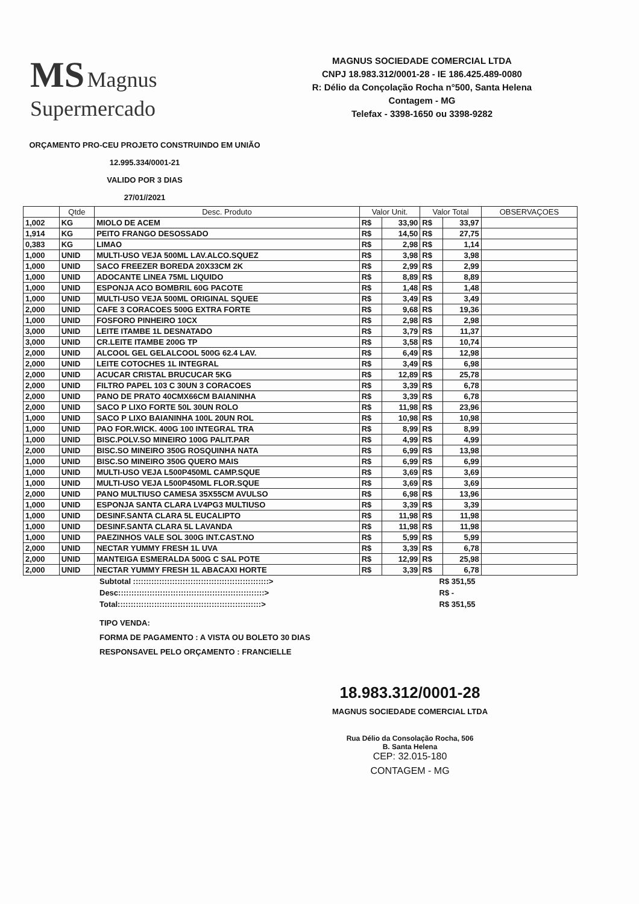MS Magnus
Supermercado
MAGNUS SOCIEDADE COMERCIAL LTDA
CNPJ 18.983.312/0001-28 - IE 186.425.489-0080
R: Délio da Conçolação Rocha n°500, Santa Helena
Contagem - MG
Telefax - 3398-1650 ou 3398-9282
ORÇAMENTO PRO-CEU PROJETO CONSTRUINDO EM UNIÃO
12.995.334/0001-21
VALIDO POR 3 DIAS
27/01//2021
| | Qtde | Desc. Produto | Valor Unit. | | Valor Total | | OBSERVAÇOES |
| --- | --- | --- | --- | --- | --- | --- | --- |
| 1,002 | KG | MIOLO DE ACEM | R$ | 33,90 | R$ | 33,97 | |
| 1,914 | KG | PEITO FRANGO DESOSSADO | R$ | 14,50 | R$ | 27,75 | |
| 0,383 | KG | LIMAO | R$ | 2,98 | R$ | 1,14 | |
| 1,000 | UNID | MULTI-USO VEJA 500ML LAV.ALCO.SQUEZ | R$ | 3,98 | R$ | 3,98 | |
| 1,000 | UNID | SACO FREEZER BOREDA 20X33CM 2K | R$ | 2,99 | R$ | 2,99 | |
| 1,000 | UNID | ADOCANTE LINEA 75ML LIQUIDO | R$ | 8,89 | R$ | 8,89 | |
| 1,000 | UNID | ESPONJA ACO BOMBRIL 60G PACOTE | R$ | 1,48 | R$ | 1,48 | |
| 1,000 | UNID | MULTI-USO VEJA 500ML ORIGINAL SQUEE | R$ | 3,49 | R$ | 3,49 | |
| 2,000 | UNID | CAFE 3 CORACOES 500G EXTRA FORTE | R$ | 9,68 | R$ | 19,36 | |
| 1,000 | UNID | FOSFORO PINHEIRO 10CX | R$ | 2,98 | R$ | 2,98 | |
| 3,000 | UNID | LEITE ITAMBE 1L DESNATADO | R$ | 3,79 | R$ | 11,37 | |
| 3,000 | UNID | CR.LEITE ITAMBE 200G TP | R$ | 3,58 | R$ | 10,74 | |
| 2,000 | UNID | ALCOOL GEL GELALCOOL 500G 62.4 LAV. | R$ | 6,49 | R$ | 12,98 | |
| 2,000 | UNID | LEITE COTOCHES 1L INTEGRAL | R$ | 3,49 | R$ | 6,98 | |
| 2,000 | UNID | ACUCAR CRISTAL BRUCUCAR 5KG | R$ | 12,89 | R$ | 25,78 | |
| 2,000 | UNID | FILTRO PAPEL 103 C 30UN 3 CORACOES | R$ | 3,39 | R$ | 6,78 | |
| 2,000 | UNID | PANO DE PRATO 40CMX66CM BAIANINHA | R$ | 3,39 | R$ | 6,78 | |
| 2,000 | UNID | SACO P LIXO FORTE 50L 30UN ROLO | R$ | 11,98 | R$ | 23,96 | |
| 1,000 | UNID | SACO P LIXO BAIANINHA 100L 20UN ROL | R$ | 10,98 | R$ | 10,98 | |
| 1,000 | UNID | PAO FOR.WICK. 400G 100 INTEGRAL TRA | R$ | 8,99 | R$ | 8,99 | |
| 1,000 | UNID | BISC.POLV.SO MINEIRO 100G PALIT.PAR | R$ | 4,99 | R$ | 4,99 | |
| 2,000 | UNID | BISC.SO MINEIRO 350G ROSQUINHA NATA | R$ | 6,99 | R$ | 13,98 | |
| 1,000 | UNID | BISC.SO MINEIRO 350G QUERO MAIS | R$ | 6,99 | R$ | 6,99 | |
| 1,000 | UNID | MULTI-USO VEJA L500P450ML CAMP.SQUE | R$ | 3,69 | R$ | 3,69 | |
| 1,000 | UNID | MULTI-USO VEJA L500P450ML FLOR.SQUE | R$ | 3,69 | R$ | 3,69 | |
| 2,000 | UNID | PANO MULTIUSO CAMESA 35X55CM AVULSO | R$ | 6,98 | R$ | 13,96 | |
| 1,000 | UNID | ESPONJA SANTA CLARA LV4PG3 MULTIUSO | R$ | 3,39 | R$ | 3,39 | |
| 1,000 | UNID | DESINF.SANTA CLARA 5L EUCALIPTO | R$ | 11,98 | R$ | 11,98 | |
| 1,000 | UNID | DESINF.SANTA CLARA 5L LAVANDA | R$ | 11,98 | R$ | 11,98 | |
| 1,000 | UNID | PAEZINHOS VALE SOL 300G INT.CAST.NO | R$ | 5,99 | R$ | 5,99 | |
| 2,000 | UNID | NECTAR YUMMY FRESH 1L UVA | R$ | 3,39 | R$ | 6,78 | |
| 2,000 | UNID | MANTEIGA ESMERALDA 500G C SAL POTE | R$ | 12,99 | R$ | 25,98 | |
| 2,000 | UNID | NECTAR YUMMY FRESH 1L ABACAXI HORTE | R$ | 3,39 | R$ | 6,78 | |
Subtotal ::::::::::::::::::::::::::::::::::::::::::::::::::::> R$ 351,55
Desc::::::::::::::::::::::::::::::::::::::::::::::::::::::::> R$ -
Total:::::::::::::::::::::::::::::::::::::::::::::::::::::::> R$ 351,55
TIPO VENDA:
FORMA DE PAGAMENTO : A VISTA OU BOLETO 30 DIAS
RESPONSAVEL PELO ORÇAMENTO : FRANCIELLE
18.983.312/0001-28
MAGNUS SOCIEDADE COMERCIAL LTDA
Rua Délio da Consolação Rocha, 506
B. Santa Helena
CEP: 32.015-180
CONTAGEM - MG